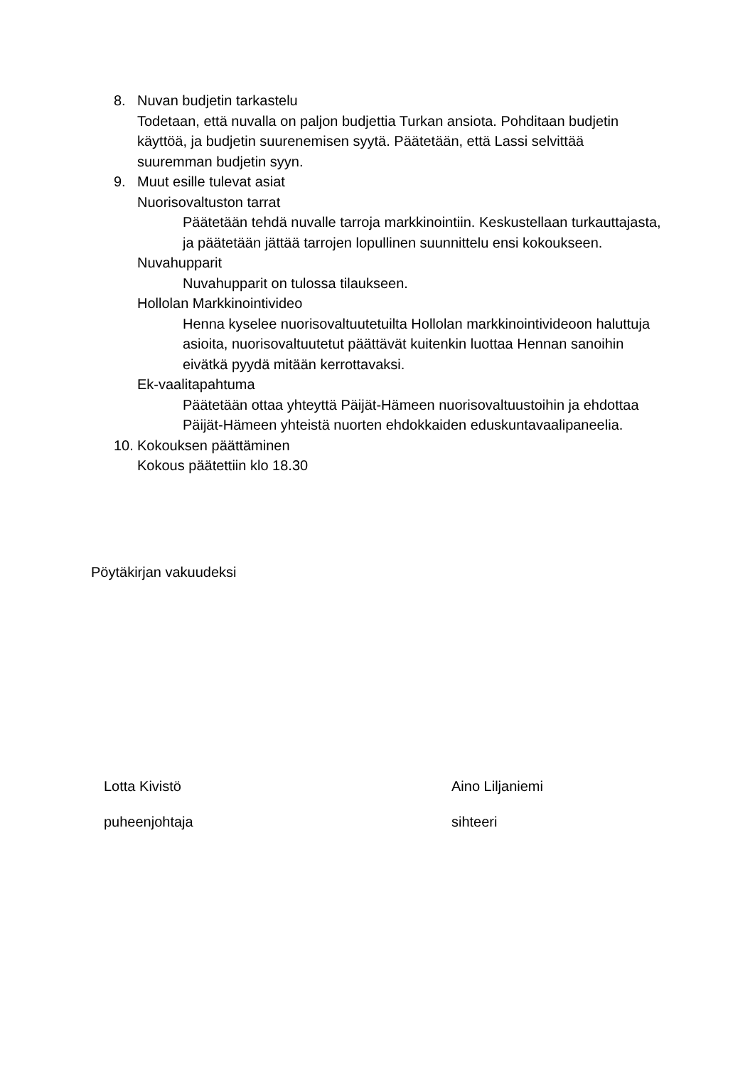8. Nuvan budjetin tarkastelu
Todetaan, että nuvalla on paljon budjettia Turkan ansiota. Pohditaan budjetin käyttöä, ja budjetin suurenemisen syytä. Päätetään, että Lassi selvittää suuremman budjetin syyn.
9. Muut esille tulevat asiat
Nuorisovaltuston tarrat
Päätetään tehdä nuvalle tarroja markkinointiin. Keskustellaan turkauttajasta, ja päätetään jättää tarrojen lopullinen suunnittelu ensi kokoukseen.
Nuvahupparit
Nuvahupparit on tulossa tilaukseen.
Hollolan Markkinointivideo
Henna kyselee nuorisovaltuutetuilta Hollolan markkinointivideoon haluttuja asioita, nuorisovaltuutetut päättävät kuitenkin luottaa Hennan sanoihin eivätkä pyydä mitään kerrottavaksi.
Ek-vaalitapahtuma
Päätetään ottaa yhteyttä Päijät-Hämeen nuorisovaltuustoihin ja ehdottaa Päijät-Hämeen yhteistä nuorten ehdokkaiden eduskuntavaalipaneelia.
10.
Kokouksen päättäminen
Kokous päätettiin klo 18.30
Pöytäkirjan vakuudeksi
Lotta Kivistö
puheenjohtaja
Aino Liljaniemi
sihteeri